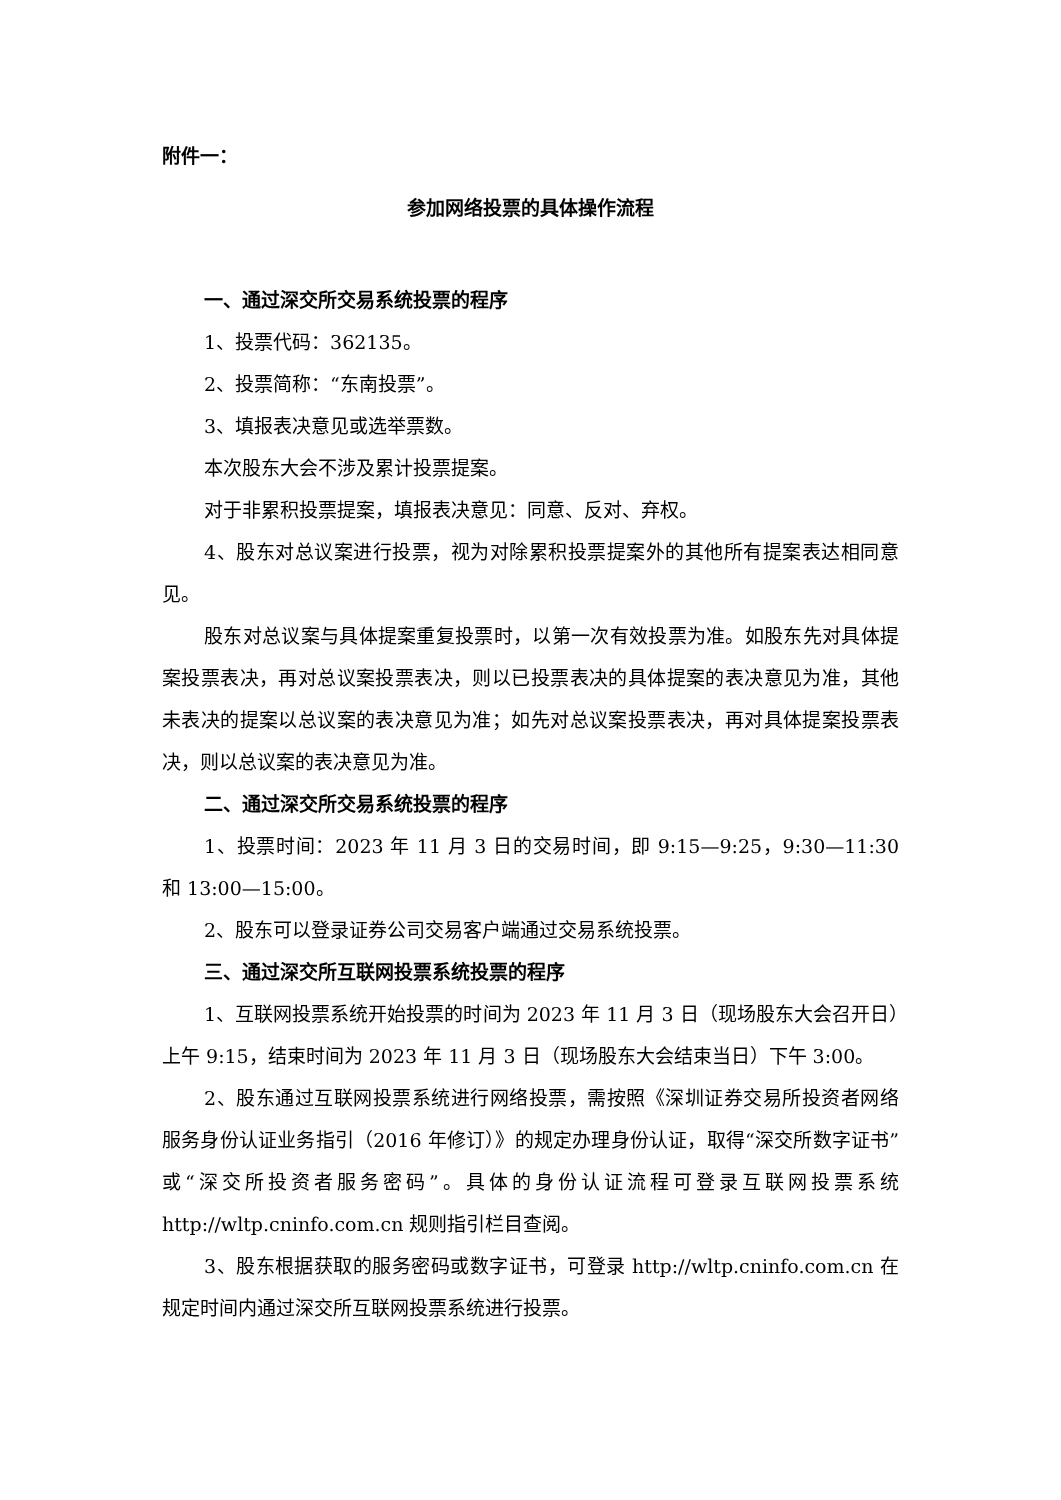附件一：
参加网络投票的具体操作流程
一、通过深交所交易系统投票的程序
1、投票代码：362135。
2、投票简称：“东南投票”。
3、填报表决意见或选举票数。
本次股东大会不涉及累计投票提案。
对于非累积投票提案，填报表决意见：同意、反对、弃权。
4、股东对总议案进行投票，视为对除累积投票提案外的其他所有提案表达相同意见。
股东对总议案与具体提案重复投票时，以第一次有效投票为准。如股东先对具体提案投票表决，再对总议案投票表决，则以已投票表决的具体提案的表决意见为准，其他未表决的提案以总议案的表决意见为准；如先对总议案投票表决，再对具体提案投票表决，则以总议案的表决意见为准。
二、通过深交所交易系统投票的程序
1、投票时间：2023 年 11 月 3 日的交易时间，即 9:15—9:25，9:30—11:30 和 13:00—15:00。
2、股东可以登录证券公司交易客户端通过交易系统投票。
三、通过深交所互联网投票系统投票的程序
1、互联网投票系统开始投票的时间为 2023 年 11 月 3 日（现场股东大会召开日）上午 9:15，结束时间为 2023 年 11 月 3 日（现场股东大会结束当日）下午 3:00。
2、股东通过互联网投票系统进行网络投票，需按照《深圳证券交易所投资者网络服务身份认证业务指引（2016 年修订）》的规定办理身份认证，取得“深交所数字证书”或“深交所投资者服务密码”。具体的身份认证流程可登录互联网投票系统 http://wltp.cninfo.com.cn 规则指引栏目查阅。
3、股东根据获取的服务密码或数字证书，可登录 http://wltp.cninfo.com.cn 在规定时间内通过深交所互联网投票系统进行投票。